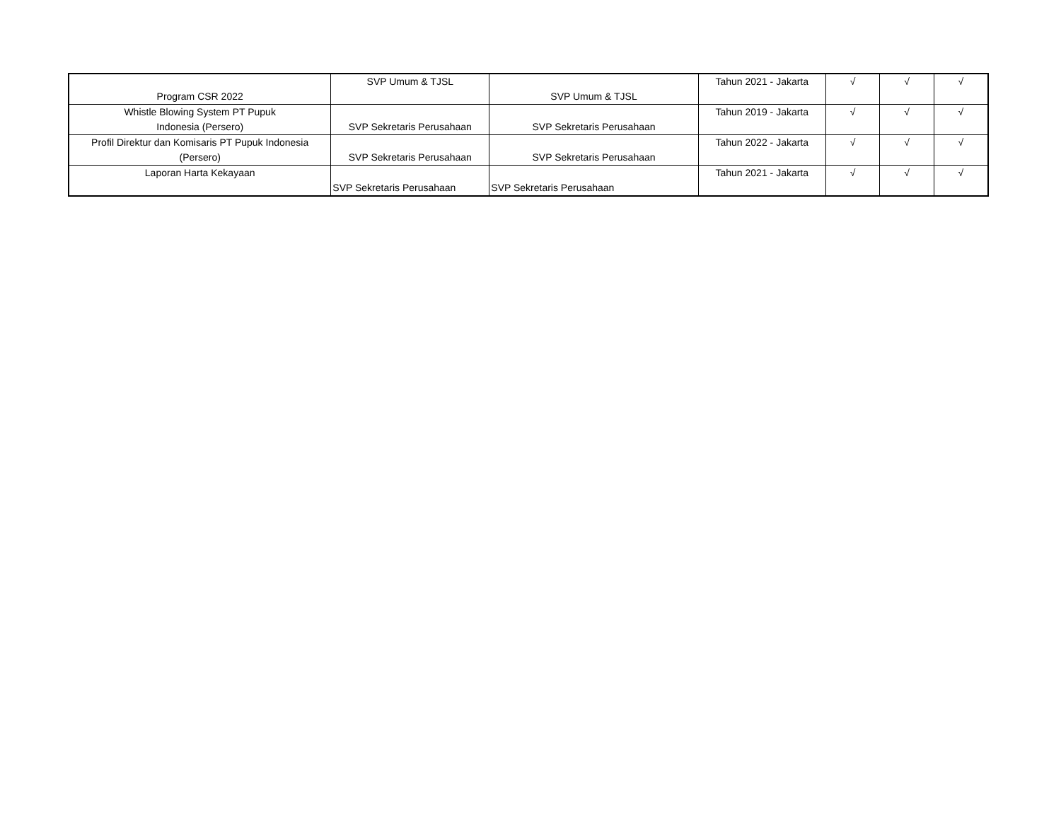| Program CSR 2022 | SVP Umum & TJSL | SVP Umum & TJSL | Tahun 2021 - Jakarta | √ | √ | √ |
| Whistle Blowing System PT Pupuk Indonesia (Persero) | SVP Sekretaris Perusahaan | SVP Sekretaris Perusahaan | Tahun 2019 - Jakarta | √ | √ | √ |
| Profil Direktur dan Komisaris PT Pupuk Indonesia (Persero) | SVP Sekretaris Perusahaan | SVP Sekretaris Perusahaan | Tahun 2022 - Jakarta | √ | √ | √ |
| Laporan Harta Kekayaan | SVP Sekretaris Perusahaan | SVP Sekretaris Perusahaan | Tahun 2021 - Jakarta | √ | √ | √ |